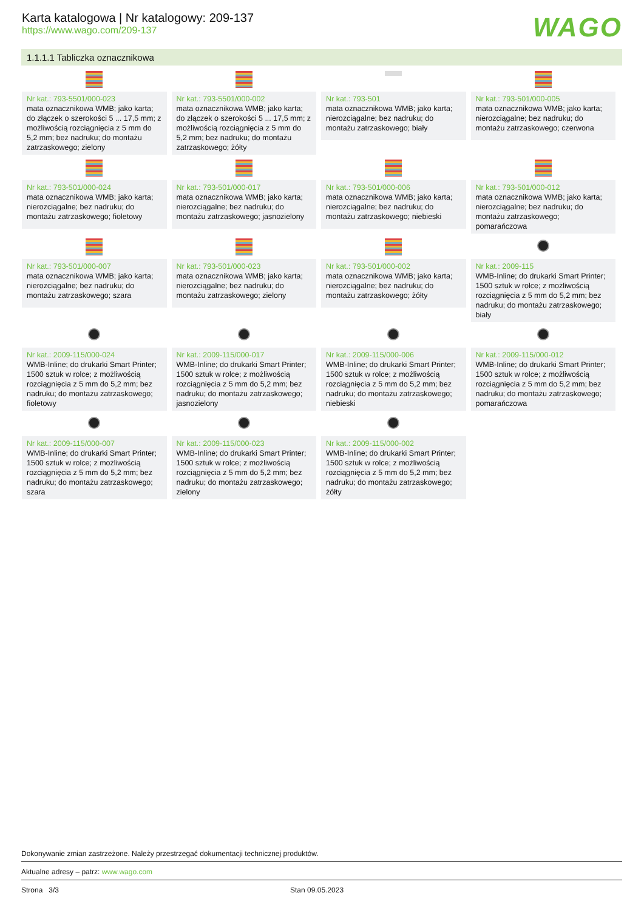Karta katalogowa | Nr katalogowy: 209-137
https://www.wago.com/209-137
WAGO
1.1.1.1 Tabliczka oznacznikowa
| Nr kat.: 793-5501/000-023 mata oznacznikowa WMB; jako karta; do złączek o szerokości 5 ... 17,5 mm; z możliwością rozciągnięcia z 5 mm do 5,2 mm; bez nadruku; do montażu zatrzaskowego; zielony | Nr kat.: 793-5501/000-002 mata oznacznikowa WMB; jako karta; do złączek o szerokości 5 ... 17,5 mm; z możliwością rozciągnięcia z 5 mm do 5,2 mm; bez nadruku; do montażu zatrzaskowego; żółty | Nr kat.: 793-501 mata oznacznikowa WMB; jako karta; nierozciągalne; bez nadruku; do montażu zatrzaskowego; biały | Nr kat.: 793-501/000-005 mata oznacznikowa WMB; jako karta; nierozciągalne; bez nadruku; do montażu zatrzaskowego; czerwona |
| Nr kat.: 793-501/000-024 mata oznacznikowa WMB; jako karta; nierozciągalne; bez nadruku; do montażu zatrzaskowego; fioletowy | Nr kat.: 793-501/000-017 mata oznacznikowa WMB; jako karta; nierozciągalne; bez nadruku; do montażu zatrzaskowego; jasnozielony | Nr kat.: 793-501/000-006 mata oznacznikowa WMB; jako karta; nierozciągalne; bez nadruku; do montażu zatrzaskowego; niebieski | Nr kat.: 793-501/000-012 mata oznacznikowa WMB; jako karta; nierozciągalne; bez nadruku; do montażu zatrzaskowego; pomarańczowa |
| Nr kat.: 793-501/000-007 mata oznacznikowa WMB; jako karta; nierozciągalne; bez nadruku; do montażu zatrzaskowego; szara | Nr kat.: 793-501/000-023 mata oznacznikowa WMB; jako karta; nierozciągalne; bez nadruku; do montażu zatrzaskowego; zielony | Nr kat.: 793-501/000-002 mata oznacznikowa WMB; jako karta; nierozciągalne; bez nadruku; do montażu zatrzaskowego; żółty | Nr kat.: 2009-115 WMB-Inline; do drukarki Smart Printer; 1500 sztuk w rolce; z możliwością rozciągnięcia z 5 mm do 5,2 mm; bez nadruku; do montażu zatrzaskowego; biały |
| Nr kat.: 2009-115/000-024 WMB-Inline; do drukarki Smart Printer; 1500 sztuk w rolce; z możliwością rozciągnięcia z 5 mm do 5,2 mm; bez nadruku; do montażu zatrzaskowego; fioletowy | Nr kat.: 2009-115/000-017 WMB-Inline; do drukarki Smart Printer; 1500 sztuk w rolce; z możliwością rozciągnięcia z 5 mm do 5,2 mm; bez nadruku; do montażu zatrzaskowego; jasnozielony | Nr kat.: 2009-115/000-006 WMB-Inline; do drukarki Smart Printer; 1500 sztuk w rolce; z możliwością rozciągnięcia z 5 mm do 5,2 mm; bez nadruku; do montażu zatrzaskowego; niebieski | Nr kat.: 2009-115/000-012 WMB-Inline; do drukarki Smart Printer; 1500 sztuk w rolce; z możliwością rozciągnięcia z 5 mm do 5,2 mm; bez nadruku; do montażu zatrzaskowego; pomarańczowa |
| Nr kat.: 2009-115/000-007 WMB-Inline; do drukarki Smart Printer; 1500 sztuk w rolce; z możliwością rozciągnięcia z 5 mm do 5,2 mm; bez nadruku; do montażu zatrzaskowego; szara | Nr kat.: 2009-115/000-023 WMB-Inline; do drukarki Smart Printer; 1500 sztuk w rolce; z możliwością rozciągnięcia z 5 mm do 5,2 mm; bez nadruku; do montażu zatrzaskowego; zielony | Nr kat.: 2009-115/000-002 WMB-Inline; do drukarki Smart Printer; 1500 sztuk w rolce; z możliwością rozciągnięcia z 5 mm do 5,2 mm; bez nadruku; do montażu zatrzaskowego; żółty | |
Dokonywanie zmian zastrzeżone. Należy przestrzegać dokumentacji technicznej produktów.
Aktualne adresy – patrz: www.wago.com
Strona 3/3 Stan 09.05.2023